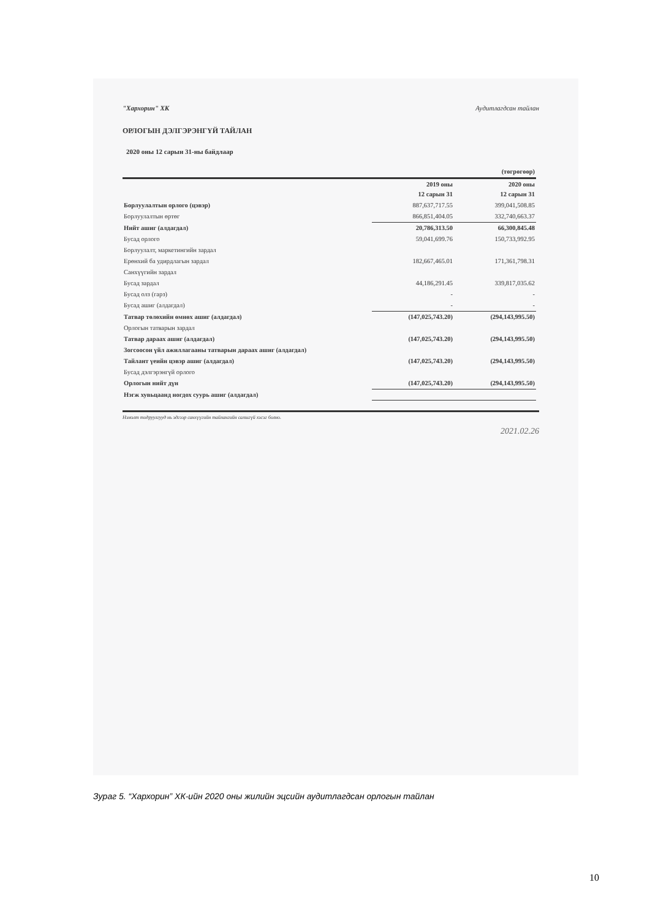"Хархорин" ХК Аудитлагдсан тайлан
ОРЛОГЫН ДЭЛГЭРЭНГҮЙ ТАЙЛАН
2020 оны 12 сарын 31-ны байдлаар
| | | (төгрөгөөр) |
| | 2019 оны 12 сарын 31 | 2020 оны 12 сарын 31 |
| Борлуулалтын орлого (цэвэр) | 887,637,717.55 | 399,041,508.85 |
| Борлуулалтын өртөг | 866,851,404.05 | 332,740,663.37 |
| Нийт ашиг (алдагдал) | 20,786,313.50 | 66,300,845.48 |
| Бусад орлого | 59,041,699.76 | 150,733,992.95 |
| Борлуулалт, маркетингийн зардал | | |
| Ерөнхий ба удирдлагын зардал | 182,667,465.01 | 171,361,798.31 |
| Санхүүгийн зардал | | |
| Бусад зардал | 44,186,291.45 | 339,817,035.62 |
| Бусад олз (гарз) | - | - |
| Бусад ашиг (алдагдал) | - | - |
| Татвар төлөхийн өмнөх ашиг (алдагдал) | (147,025,743.20) | (294,143,995.50) |
| Орлогын татварын зардал | | |
| Татвар дараах ашиг (алдагдал) | (147,025,743.20) | (294,143,995.50) |
| Зогсоосон үйл ажиллагааны татварын дараах ашиг (алдагдал) | | |
| Тайлант үеийн цэвэр ашиг (алдагдал) | (147,025,743.20) | (294,143,995.50) |
| Бусад дэлгэрэнгүй орлого | | |
| Орлогын нийт дүн | (147,025,743.20) | (294,143,995.50) |
| Нэгж хувьцаанд ногдох суурь ашиг (алдагдал) | | |
Нэмэлт тодруулгууд нь эдгээр санхүүгийн тайлангийн салшгүй хэсэг болно.
2021.02.26
Зураг 5. “Хархорин” ХК-ийн 2020 оны жилийн эцсийн аудитлагдсан орлогын тайлан
10